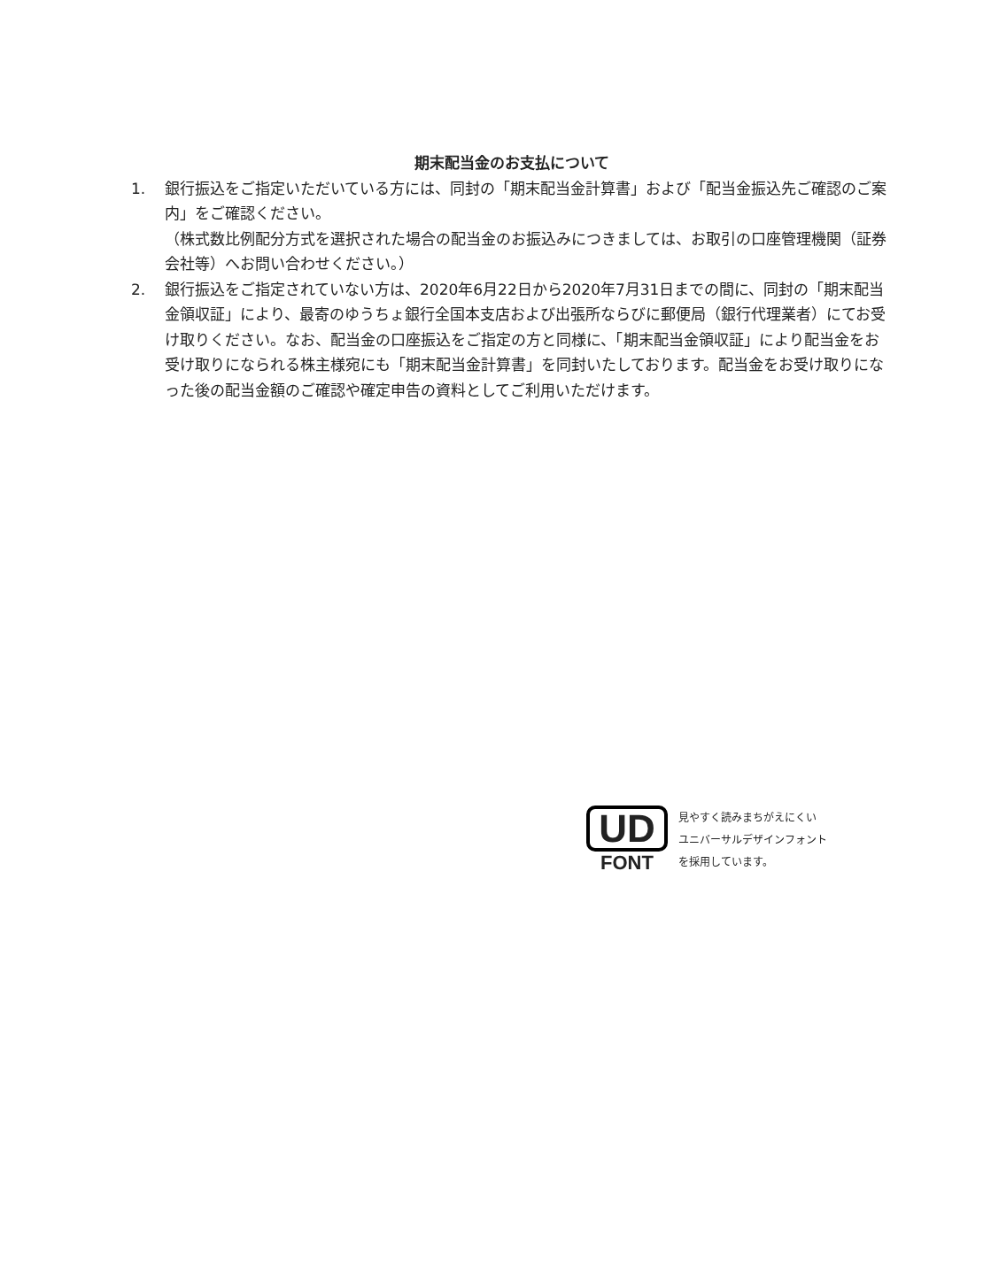期末配当金のお支払について
1. 銀行振込をご指定いただいている方には、同封の「期末配当金計算書」および「配当金振込先ご確認のご案内」をご確認ください。
（株式数比例配分方式を選択された場合の配当金のお振込みにつきましては、お取引の口座管理機関（証券会社等）へお問い合わせください。）
2. 銀行振込をご指定されていない方は、2020年6月22日から2020年7月31日までの間に、同封の「期末配当金領収証」により、最寄のゆうちょ銀行全国本支店および出張所ならびに郵便局（銀行代理業者）にてお受け取りください。なお、配当金の口座振込をご指定の方と同様に、「期末配当金領収証」により配当金をお受け取りになられる株主様宛にも「期末配当金計算書」を同封いたしております。配当金をお受け取りになった後の配当金額のご確認や確定申告の資料としてご利用いただけます。
UD
FONT
見やすく読みまちがえにくい
ユニバーサルデザインフォント
を採用しています。